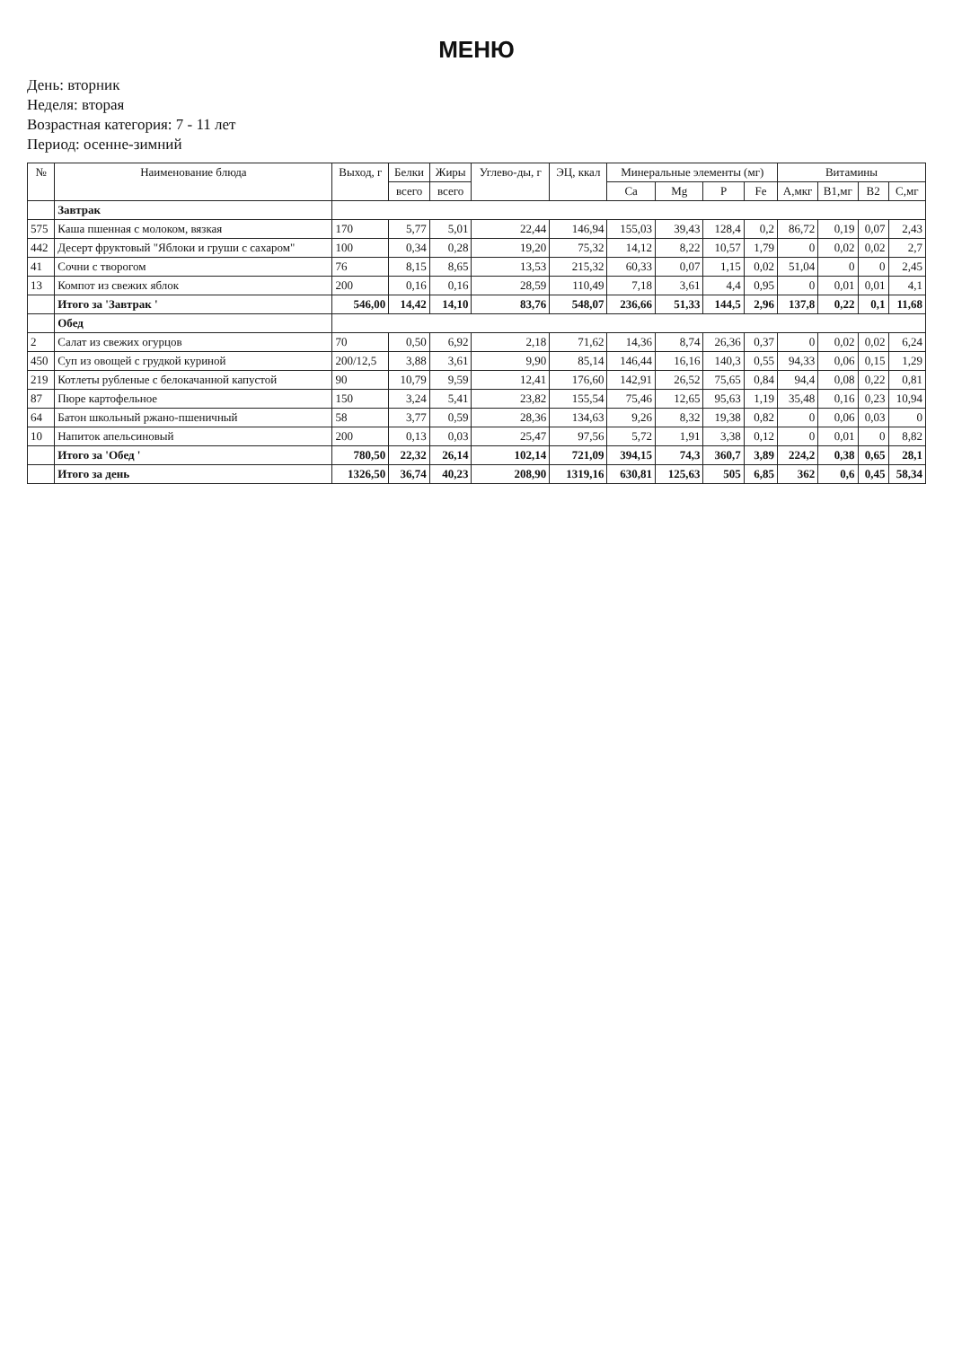МЕНЮ
День: вторник
Неделя: вторая
Возрастная категория: 7 - 11 лет
Период: осенне-зимний
| № | Наименование блюда | Выход, г | Белки | Жиры | Углево-ды, г | ЭЦ, ккал | Минеральные элементы (мг) | | | | Витамины | | | |
| --- | --- | --- | --- | --- | --- | --- | --- | --- | --- | --- | --- | --- | --- | --- |
| | | | всего | всего | | | Ca | Mg | P | Fe | A,мкг | B1,мг | B2 | C,мг |
| | Завтрак | | | | | | | | | | | | | |
| 575 | Каша пшенная с молоком, вязкая | 170 | 5,77 | 5,01 | 22,44 | 146,94 | 155,03 | 39,43 | 128,4 | 0,2 | 86,72 | 0,19 | 0,07 | 2,43 |
| 442 | Десерт фруктовый "Яблоки и груши с сахаром" | 100 | 0,34 | 0,28 | 19,20 | 75,32 | 14,12 | 8,22 | 10,57 | 1,79 | 0 | 0,02 | 0,02 | 2,7 |
| 41 | Сочни с творогом | 76 | 8,15 | 8,65 | 13,53 | 215,32 | 60,33 | 0,07 | 1,15 | 0,02 | 51,04 | 0 | 0 | 2,45 |
| 13 | Компот из свежих яблок | 200 | 0,16 | 0,16 | 28,59 | 110,49 | 7,18 | 3,61 | 4,4 | 0,95 | 0 | 0,01 | 0,01 | 4,1 |
| | Итого за 'Завтрак ' | 546,00 | 14,42 | 14,10 | 83,76 | 548,07 | 236,66 | 51,33 | 144,5 | 2,96 | 137,8 | 0,22 | 0,1 | 11,68 |
| | Обед | | | | | | | | | | | | | |
| 2 | Салат из свежих огурцов | 70 | 0,50 | 6,92 | 2,18 | 71,62 | 14,36 | 8,74 | 26,36 | 0,37 | 0 | 0,02 | 0,02 | 6,24 |
| 450 | Суп из овощей с грудкой куриной | 200/12,5 | 3,88 | 3,61 | 9,90 | 85,14 | 146,44 | 16,16 | 140,3 | 0,55 | 94,33 | 0,06 | 0,15 | 1,29 |
| 219 | Котлеты рубленые с белокачанной капустой | 90 | 10,79 | 9,59 | 12,41 | 176,60 | 142,91 | 26,52 | 75,65 | 0,84 | 94,4 | 0,08 | 0,22 | 0,81 |
| 87 | Пюре картофельное | 150 | 3,24 | 5,41 | 23,82 | 155,54 | 75,46 | 12,65 | 95,63 | 1,19 | 35,48 | 0,16 | 0,23 | 10,94 |
| 64 | Батон школьный ржано-пшеничный | 58 | 3,77 | 0,59 | 28,36 | 134,63 | 9,26 | 8,32 | 19,38 | 0,82 | 0 | 0,06 | 0,03 | 0 |
| 10 | Напиток апельсиновый | 200 | 0,13 | 0,03 | 25,47 | 97,56 | 5,72 | 1,91 | 3,38 | 0,12 | 0 | 0,01 | 0 | 8,82 |
| | Итого за 'Обед ' | 780,50 | 22,32 | 26,14 | 102,14 | 721,09 | 394,15 | 74,3 | 360,7 | 3,89 | 224,2 | 0,38 | 0,65 | 28,1 |
| | Итого за день | 1326,50 | 36,74 | 40,23 | 208,90 | 1319,16 | 630,81 | 125,63 | 505 | 6,85 | 362 | 0,6 | 0,45 | 58,34 |